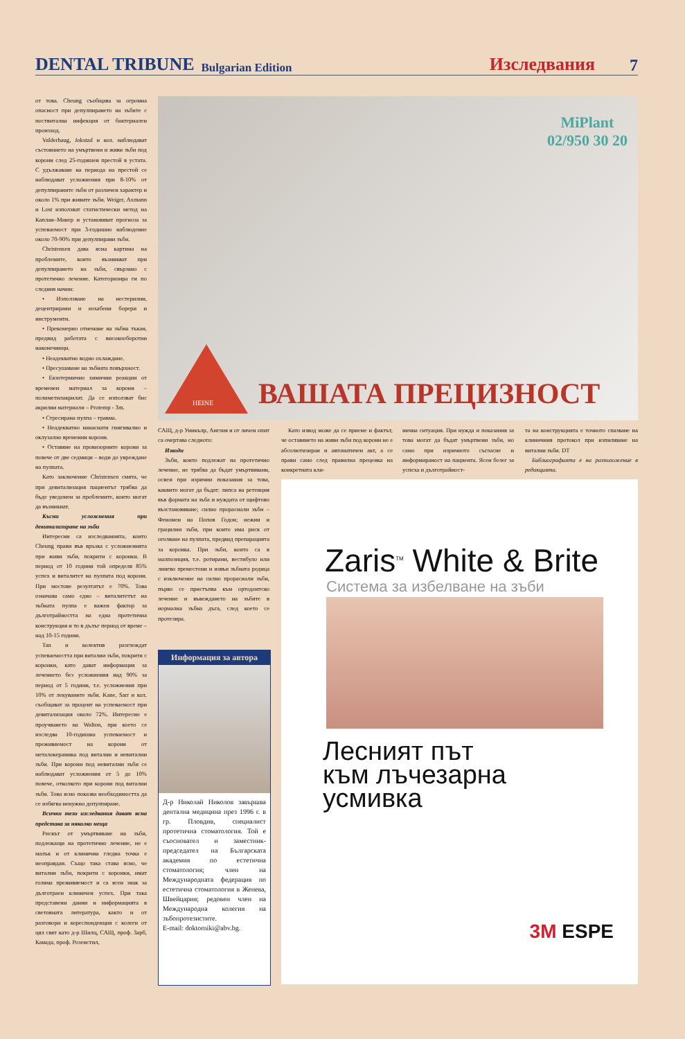DENTAL TRIBUNE Bulgarian Edition Изследвания 7
от това. Cheung съобщава за огромна опасност при депулпирането на зъбите с поствитална инфекция от бактериален произход.
Valderhaug, Jokstad и кол. наблюдават състоянието на умъртвени и живи зъби под корони след 25-годишен престой в устата. С удължаване на периода на престой се наблюдават усложнения при 8-10% от депулпираните зъби от различен характер и около 1% при живите зъби. Weiger, Axmann и Lost използват статистически метод на Каплан–Маиер и установяват прогноза за успеваемост при 3-годишно наблюдение около 70-90% при депулпирани зъби.
Christensen дава ясна картина на проблемите, които възникват при депулпирането на зъби, свързано с протетично лечение. Категоризира ги по следния начин:
• Използване на нестерилни, децентрирани и изхабени борери и инструменти.
• Прекомерно отнемане на зъбна тъкан, предвид работата с високооборотни наконечници.
• Неадекватно водно охлаждане.
• Пресушаване на зъбната повърхност.
• Екзотермично химични реакции от временен материал за корони – полиметилакрилат. Да се използват бис акрилни материали – Protemp - 3m.
• Стресирана пулпа – травма.
• Неадекватно нанаснати гингивално и оклузално временни корони.
• Оставяне на провизорните корони за повече от две седмици – води до увреждане на пулпата.
Като заключение Christensen смята, че при девитализация пациентът трябва да бъде уведомен за проблемите, които могат да възникнат.
Късни усложнения при девитализиране на зъби
Интересни са изследванията, които Cheung прави във връзка с усложненията при живи зъби, покрити с коронки. В период от 10 години той определя 85% успех и виталитет на пулпата под корони. При мостове резултатът е 70%. Това означава само едно – виталитетът на зъбната пулпа е важен фактор за дълготрайността на една протетична конструкция и то в дълъг период от време – над 10-15 години.
Tan и колектив разглеждат успеваемостта при витални зъби, покрити с коронки, като дават информация за лечението без усложнения над 90% за период от 5 години, т.е. усложнения при 10% от лекуваните зъби. Kane, Sarr и кол. съобщават за процент на успеваемост при девитализация около 72%. Интересно е проучването на Walton, при което се изследва 10-годишна успеваемост и преживяемост на корони от металокерамика под витални и невитални зъби. При корони под невитални зъби се наблюдават усложнения от 5 до 10% повече, отколкото при корони под витални зъби. Това ясно показва необходимостта да се избягва ненужно депулпиране.
Всички тези изследвания дават ясна представа за няколко неща
Рискът от умъртвяване на зъби, подлежащи на протетично лечение, не е малък и от клинична гледна точка е неоправдан. Също така става ясно, че витални зъби, покрити с коронки, имат голяма преживяемост и са ясен знак за дълготраен клиничен успех. При така представени данни и информацията в световната литература, както и от разговори и кореспонденция с колеги от цял свят като д-р Шилц, САЩ, проф. Зарб, Канада, проф. Розенстил,
MiPlant
02/950 30 20
ВАШАТА ПРЕЦИЗНОСТ
HEINE
САЩ, д-р Уинкълр, Англия и от личен опит са очертава следното:
Изводи
Зъби, които подлежат на протетично лечение, не трябва да бъдат умъртвявани, освен при изрични показания за това, каквито могат да бъдат: липса на ретенция във формата на зъба и нуждата от щифтово възстановяване; силно прораснали зъби – Феномен на Попов Годон; нежни и грацилни зъби, при които има риск от оголване на пулпата, предвид препарацията за коронка. При зъби, които са в малпозиция, т.е. ротирани, вестибуло или лингво преместени и извън зъбната редица с изключение на силно прораснали зъби, първо се пристъпва към ортодонтско лечение и въвеждането на зъбите в нормална зъбна дъга, след което се протезира.
Информация за автора
Д-р Николай Николов завършва дентална медицина през 1996 г. в гр. Пловдив, специалист протетична стоматология. Той е съосновател и заместник-председател на Българската академия по естетична стоматология; член на Международната федерация по естетична стоматология в Женева, Швейцария; редовен член на Международна колегия на зъбопротезистите.
E-mail: doktorniki@abv.bg.
Като извод може да се приеме и фактът, че оставянето на живи зъби под корони не е абсолютизиран и автоматичен акт, а се прави само след правилна преценка на конкретната кли-
нична ситуация. При нужда и показания за това могат да бъдат умъртвени зъби, но само при изричното съгласие и информираност на пациента. Ясен белег за успеха и дълготрайност-
та на конструкцията е точното спазване на клиничния протокол при изпиляване на витални зъби. DT
Библиографията е на разположение в редакцията.
Zaris<sup>TM</sup> White & Brite
Система за избелване на зъби
Лесният път
към лъчезарна
усмивка
3M ESPE